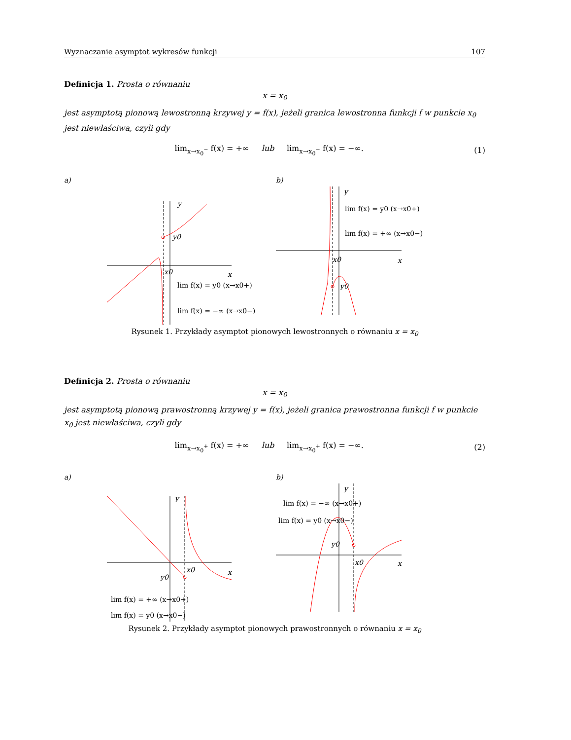Wyznaczanie asymptot wykresów funkcji 107
Definicja 1. Prosta o równaniu
x = x<sub>0</sub>
jest asymptotą pionową lewostronną krzywej y = f(x), jeżeli granica lewostronna funkcji f w punkcie x<sub>0</sub> jest niewłaściwa, czyli gdy
lim<sub>x→x<sub>0</sub><sup>−</sup></sub> f(x) = +∞ lub lim<sub>x→x<sub>0</sub><sup>−</sup></sub> f(x) = −∞. (1)
a)
y0
y
x
x0
lim f(x) = y0 (x→x0+)
lim f(x) = −∞ (x→x0−)
b)
y
lim f(x) = y0 (x→x0+)
lim f(x) = +∞ (x→x0−)
x0
x
y0
Rysunek 1. Przykłady asymptot pionowych lewostronnych o równaniu x = x<sub>0</sub>
Definicja 2. Prosta o równaniu
x = x<sub>0</sub>
jest asymptotą pionową prawostronną krzywej y = f(x), jeżeli granica prawostronna funkcji f w punkcie x<sub>0</sub> jest niewłaściwa, czyli gdy
lim<sub>x→x<sub>0</sub><sup>+</sup></sub> f(x) = +∞ lub lim<sub>x→x<sub>0</sub><sup>+</sup></sub> f(x) = −∞. (2)
a)
y
x
x0
y0
lim f(x) = +∞ (x→x0+)
lim f(x) = y0 (x→x0−)
b)
y
lim f(x) = −∞ (x→x0+)
lim f(x) = y0 (x→x0−)
y0
x0
x
Rysunek 2. Przykłady asymptot pionowych prawostronnych o równaniu x = x<sub>0</sub>